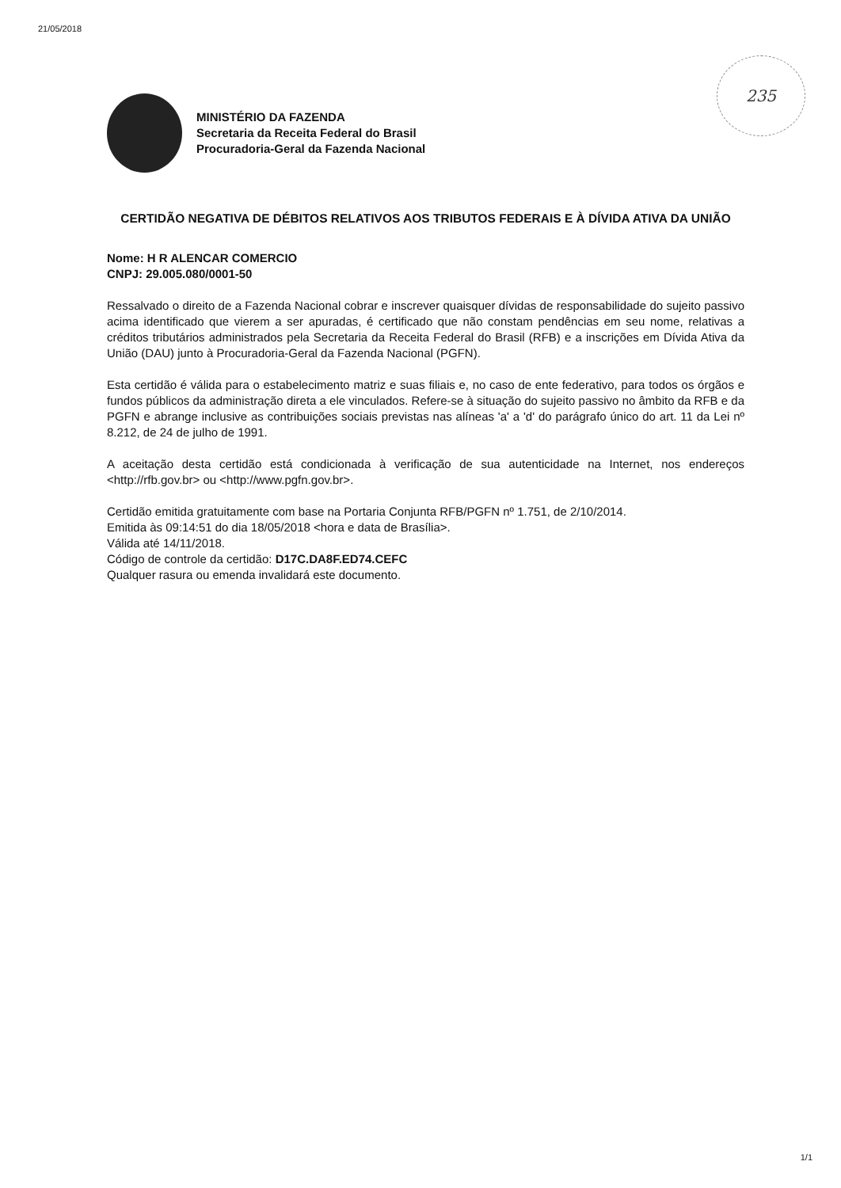21/05/2018
235
MINISTÉRIO DA FAZENDA
Secretaria da Receita Federal do Brasil
Procuradoria-Geral da Fazenda Nacional
CERTIDÃO NEGATIVA DE DÉBITOS RELATIVOS AOS TRIBUTOS FEDERAIS E À DÍVIDA ATIVA DA UNIÃO
Nome: H R ALENCAR COMERCIO
CNPJ: 29.005.080/0001-50
Ressalvado o direito de a Fazenda Nacional cobrar e inscrever quaisquer dívidas de responsabilidade do sujeito passivo acima identificado que vierem a ser apuradas, é certificado que não constam pendências em seu nome, relativas a créditos tributários administrados pela Secretaria da Receita Federal do Brasil (RFB) e a inscrições em Dívida Ativa da União (DAU) junto à Procuradoria-Geral da Fazenda Nacional (PGFN).
Esta certidão é válida para o estabelecimento matriz e suas filiais e, no caso de ente federativo, para todos os órgãos e fundos públicos da administração direta a ele vinculados. Refere-se à situação do sujeito passivo no âmbito da RFB e da PGFN e abrange inclusive as contribuições sociais previstas nas alíneas 'a' a 'd' do parágrafo único do art. 11 da Lei nº 8.212, de 24 de julho de 1991.
A aceitação desta certidão está condicionada à verificação de sua autenticidade na Internet, nos endereços <http://rfb.gov.br> ou <http://www.pgfn.gov.br>.
Certidão emitida gratuitamente com base na Portaria Conjunta RFB/PGFN nº 1.751, de 2/10/2014.
Emitida às 09:14:51 do dia 18/05/2018 <hora e data de Brasília>.
Válida até 14/11/2018.
Código de controle da certidão: D17C.DA8F.ED74.CEFC
Qualquer rasura ou emenda invalidará este documento.
1/1